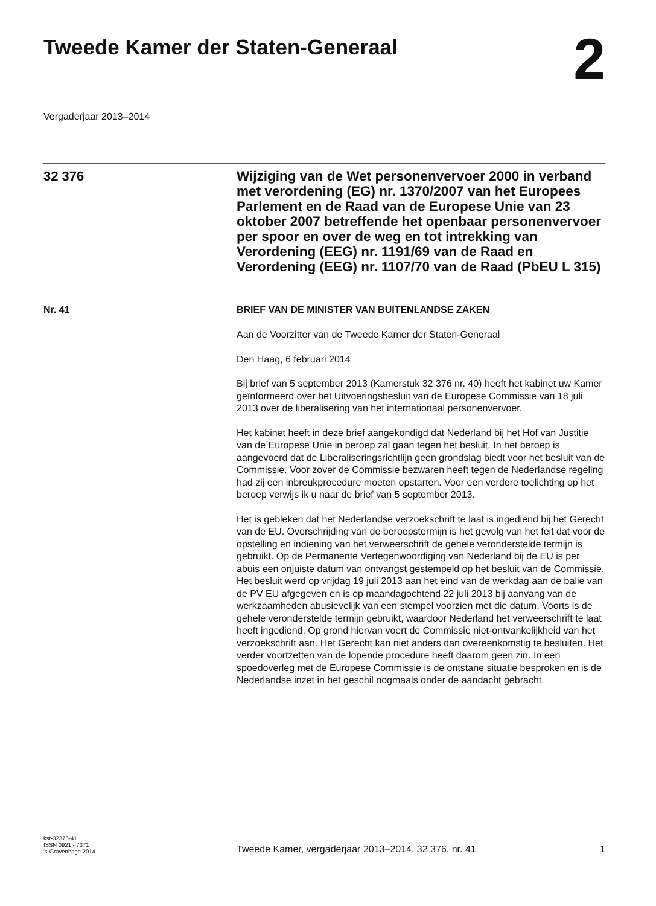Tweede Kamer der Staten-Generaal
2
Vergaderjaar 2013–2014
32 376
Wijziging van de Wet personenvervoer 2000 in verband met verordening (EG) nr. 1370/2007 van het Europees Parlement en de Raad van de Europese Unie van 23 oktober 2007 betreffende het openbaar personenvervoer per spoor en over de weg en tot intrekking van Verordening (EEG) nr. 1191/69 van de Raad en Verordening (EEG) nr. 1107/70 van de Raad (PbEU L 315)
Nr. 41 BRIEF VAN DE MINISTER VAN BUITENLANDSE ZAKEN
Aan de Voorzitter van de Tweede Kamer der Staten-Generaal
Den Haag, 6 februari 2014
Bij brief van 5 september 2013 (Kamerstuk 32 376 nr. 40) heeft het kabinet uw Kamer geïnformeerd over het Uitvoeringsbesluit van de Europese Commissie van 18 juli 2013 over de liberalisering van het internationaal personenvervoer.
Het kabinet heeft in deze brief aangekondigd dat Nederland bij het Hof van Justitie van de Europese Unie in beroep zal gaan tegen het besluit. In het beroep is aangevoerd dat de Liberaliseringsrichtlijn geen grondslag biedt voor het besluit van de Commissie. Voor zover de Commissie bezwaren heeft tegen de Nederlandse regeling had zij een inbreukprocedure moeten opstarten. Voor een verdere toelichting op het beroep verwijs ik u naar de brief van 5 september 2013.
Het is gebleken dat het Nederlandse verzoekschrift te laat is ingediend bij het Gerecht van de EU. Overschrijding van de beroepstermijn is het gevolg van het feit dat voor de opstelling en indiening van het verweerschrift de gehele veronderstelde termijn is gebruikt. Op de Permanente Vertegenwoordiging van Nederland bij de EU is per abuis een onjuiste datum van ontvangst gestempeld op het besluit van de Commissie. Het besluit werd op vrijdag 19 juli 2013 aan het eind van de werkdag aan de balie van de PV EU afgegeven en is op maandagochtend 22 juli 2013 bij aanvang van de werkzaamheden abusievelijk van een stempel voorzien met die datum. Voorts is de gehele veronderstelde termijn gebruikt, waardoor Nederland het verweerschrift te laat heeft ingediend. Op grond hiervan voert de Commissie niet-ontvankelijkheid van het verzoekschrift aan. Het Gerecht kan niet anders dan overeenkomstig te besluiten. Het verder voortzetten van de lopende procedure heeft daarom geen zin. In een spoedoverleg met de Europese Commissie is de ontstane situatie besproken en is de Nederlandse inzet in het geschil nogmaals onder de aandacht gebracht.
kst-32376-41
ISSN 0921 - 7371
's-Gravenhage 2014
Tweede Kamer, vergaderjaar 2013–2014, 32 376, nr. 41
1